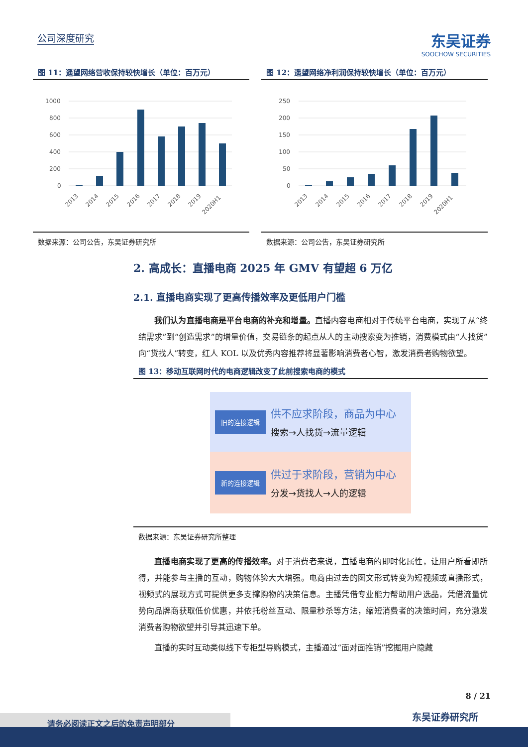公司深度研究
东吴证券
SOOCHOW SECURITIES
图 11：遥望网络营收保持较快增长（单位：百万元）
1000
800
600
400
200
0
2013
2014
2015
2016
2017
2018
2019
2020H1
数据来源：公司公告，东吴证券研究所
图 12：遥望网络净利润保持较快增长（单位：百万元）
250
200
150
100
50
0
2013
2014
2015
2016
2017
2018
2019
2020H1
数据来源：公司公告，东吴证券研究所
2. 高成长：直播电商 2025 年 GMV 有望超 6 万亿
2.1. 直播电商实现了更高传播效率及更低用户门槛
我们认为直播电商是平台电商的补充和增量。直播内容电商相对于传统平台电商，实现了从“终结需求”到“创造需求”的增量价值，交易链条的起点从人的主动搜索变为推销，消费模式由“人找货”向“货找人”转变，红人 KOL 以及优秀内容推荐将显著影响消费者心智，激发消费者购物欲望。
图 13：移动互联网时代的电商逻辑改变了此前搜索电商的模式
旧的连接逻辑
供不应求阶段，商品为中心
搜索→人找货→流量逻辑
新的连接逻辑
供过于求阶段，营销为中心
分发→货找人→人的逻辑
数据来源：东吴证券研究所整理
直播电商实现了更高的传播效率。对于消费者来说，直播电商的即时化属性，让用户所看即所得，并能参与主播的互动，购物体验大大增强。电商由过去的图文形式转变为短视频或直播形式，视频式的展现方式可提供更多支撑购物的决策信息。主播凭借专业能力帮助用户选品，凭借流量优势向品牌商获取低价优惠，并依托粉丝互动、限量秒杀等方法，缩短消费者的决策时间，充分激发消费者购物欲望并引导其迅速下单。
直播的实时互动类似线下专柜型导购模式，主播通过“面对面推销”挖掘用户隐藏
8 / 21
东吴证券研究所 请务必阅读正文之后的免责声明部分